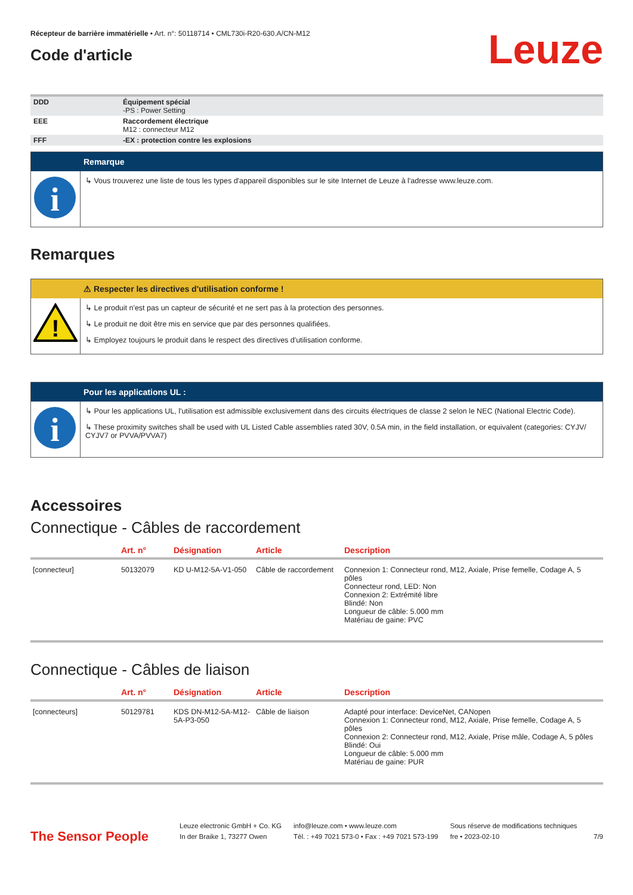Récepteur de barrière immatérielle • Art. n°: 50118714 • CML730i-R20-630.A/CN-M12
Code d'article
Leuze
| DDD | Équipement spécial -PS : Power Setting |
| EEE | Raccordement électrique M12 : connecteur M12 |
| FFF | -EX : protection contre les explosions |
Remarque
i
↳ Vous trouverez une liste de tous les types d'appareil disponibles sur le site Internet de Leuze à l'adresse www.leuze.com.
Remarques
⚠ Respecter les directives d'utilisation conforme !
!
↳ Le produit n'est pas un capteur de sécurité et ne sert pas à la protection des personnes.
↳ Le produit ne doit être mis en service que par des personnes qualifiées.
↳ Employez toujours le produit dans le respect des directives d'utilisation conforme.
Pour les applications UL :
i
↳ Pour les applications UL, l'utilisation est admissible exclusivement dans des circuits électriques de classe 2 selon le NEC (National Electric Code).
↳ These proximity switches shall be used with UL Listed Cable assemblies rated 30V, 0.5A min, in the field installation, or equivalent (categories: CYJV/ CYJV7 or PVVA/PVVA7)
Accessoires
Connectique - Câbles de raccordement
| | Art. n° | Désignation | Article | Description |
| --- | --- | --- | --- | --- |
| [connecteur] | 50132079 | KD U-M12-5A-V1-050 | Câble de raccordement | Connexion 1: Connecteur rond, M12, Axiale, Prise femelle, Codage A, 5 pôles Connecteur rond, LED: Non Connexion 2: Extrémité libre Blindé: Non Longueur de câble: 5.000 mm Matériau de gaine: PVC |
Connectique - Câbles de liaison
| | Art. n° | Désignation | Article | Description |
| --- | --- | --- | --- | --- |
| [connecteurs] | 50129781 | KDS DN-M12-5A-M12-5A-P3-050 | Câble de liaison | Adapté pour interface: DeviceNet, CANopen Connexion 1: Connecteur rond, M12, Axiale, Prise femelle, Codage A, 5 pôles Connexion 2: Connecteur rond, M12, Axiale, Prise mâle, Codage A, 5 pôles Blindé: Oui Longueur de câble: 5.000 mm Matériau de gaine: PUR |
The Sensor People
Leuze electronic GmbH + Co. KG
In der Braike 1, 73277 Owen
info@leuze.com • www.leuze.com
Tél. : +49 7021 573-0 • Fax : +49 7021 573-199
Sous réserve de modifications techniques
fre • 2023-02-10
7/9